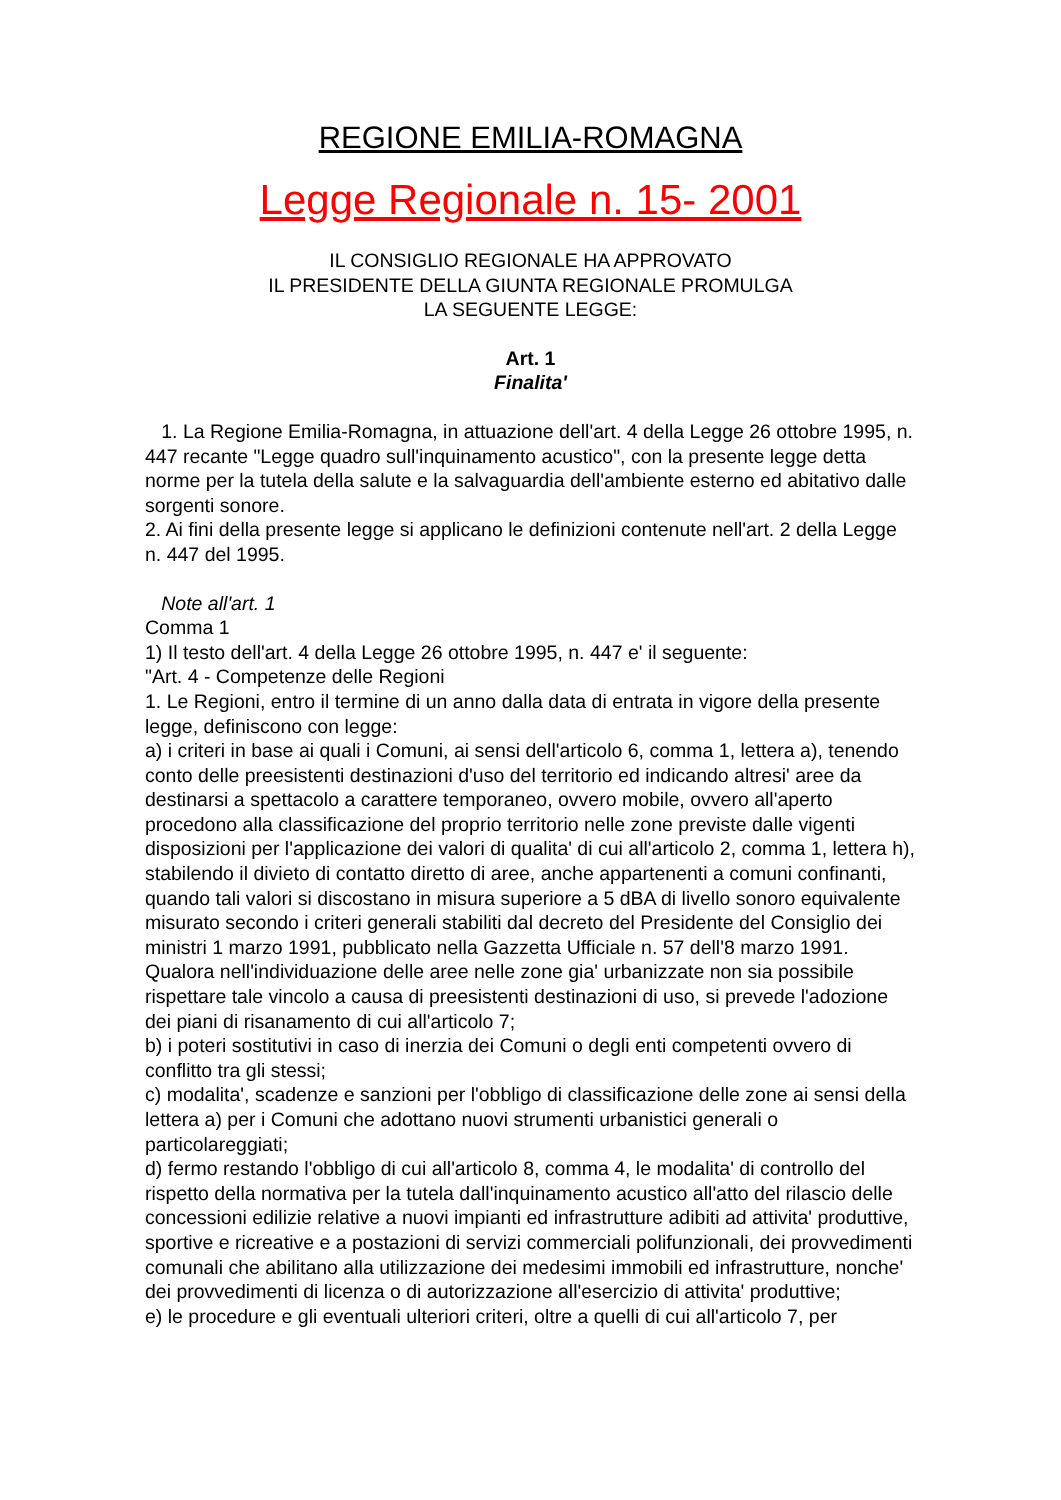REGIONE EMILIA-ROMAGNA
Legge Regionale n. 15- 2001
IL CONSIGLIO REGIONALE HA APPROVATO
IL PRESIDENTE DELLA GIUNTA REGIONALE PROMULGA
LA SEGUENTE LEGGE:
Art. 1
Finalita'
1. La Regione Emilia-Romagna, in attuazione dell'art. 4 della Legge 26 ottobre 1995, n. 447 recante "Legge quadro sull'inquinamento acustico", con la presente legge detta norme per la tutela della salute e la salvaguardia dell'ambiente esterno ed abitativo dalle sorgenti sonore.
2. Ai fini della presente legge si applicano le definizioni contenute nell'art. 2 della Legge n. 447 del 1995.
Note all'art. 1
Comma 1
1) Il testo dell'art. 4 della Legge 26 ottobre 1995, n. 447 e' il seguente:
"Art. 4 - Competenze delle Regioni
1. Le Regioni, entro il termine di un anno dalla data di entrata in vigore della presente legge, definiscono con legge:
a) i criteri in base ai quali i Comuni, ai sensi dell'articolo 6, comma 1, lettera a), tenendo conto delle preesistenti destinazioni d'uso del territorio ed indicando altresi' aree da destinarsi a spettacolo a carattere temporaneo, ovvero mobile, ovvero all'aperto procedono alla classificazione del proprio territorio nelle zone previste dalle vigenti disposizioni per l'applicazione dei valori di qualita' di cui all'articolo 2, comma 1, lettera h), stabilendo il divieto di contatto diretto di aree, anche appartenenti a comuni confinanti, quando tali valori si discostano in misura superiore a 5 dBA di livello sonoro equivalente misurato secondo i criteri generali stabiliti dal decreto del Presidente del Consiglio dei ministri 1 marzo 1991, pubblicato nella Gazzetta Ufficiale n. 57 dell'8 marzo 1991. Qualora nell'individuazione delle aree nelle zone gia' urbanizzate non sia possibile rispettare tale vincolo a causa di preesistenti destinazioni di uso, si prevede l'adozione dei piani di risanamento di cui all'articolo 7;
b) i poteri sostitutivi in caso di inerzia dei Comuni o degli enti competenti ovvero di conflitto tra gli stessi;
c) modalita', scadenze e sanzioni per l'obbligo di classificazione delle zone ai sensi della lettera a) per i Comuni che adottano nuovi strumenti urbanistici generali o particolareggiati;
d) fermo restando l'obbligo di cui all'articolo 8, comma 4, le modalita' di controllo del rispetto della normativa per la tutela dall'inquinamento acustico all'atto del rilascio delle concessioni edilizie relative a nuovi impianti ed infrastrutture adibiti ad attivita' produttive, sportive e ricreative e a postazioni di servizi commerciali polifunzionali, dei provvedimenti comunali che abilitano alla utilizzazione dei medesimi immobili ed infrastrutture, nonche' dei provvedimenti di licenza o di autorizzazione all'esercizio di attivita' produttive;
e) le procedure e gli eventuali ulteriori criteri, oltre a quelli di cui all'articolo 7, per